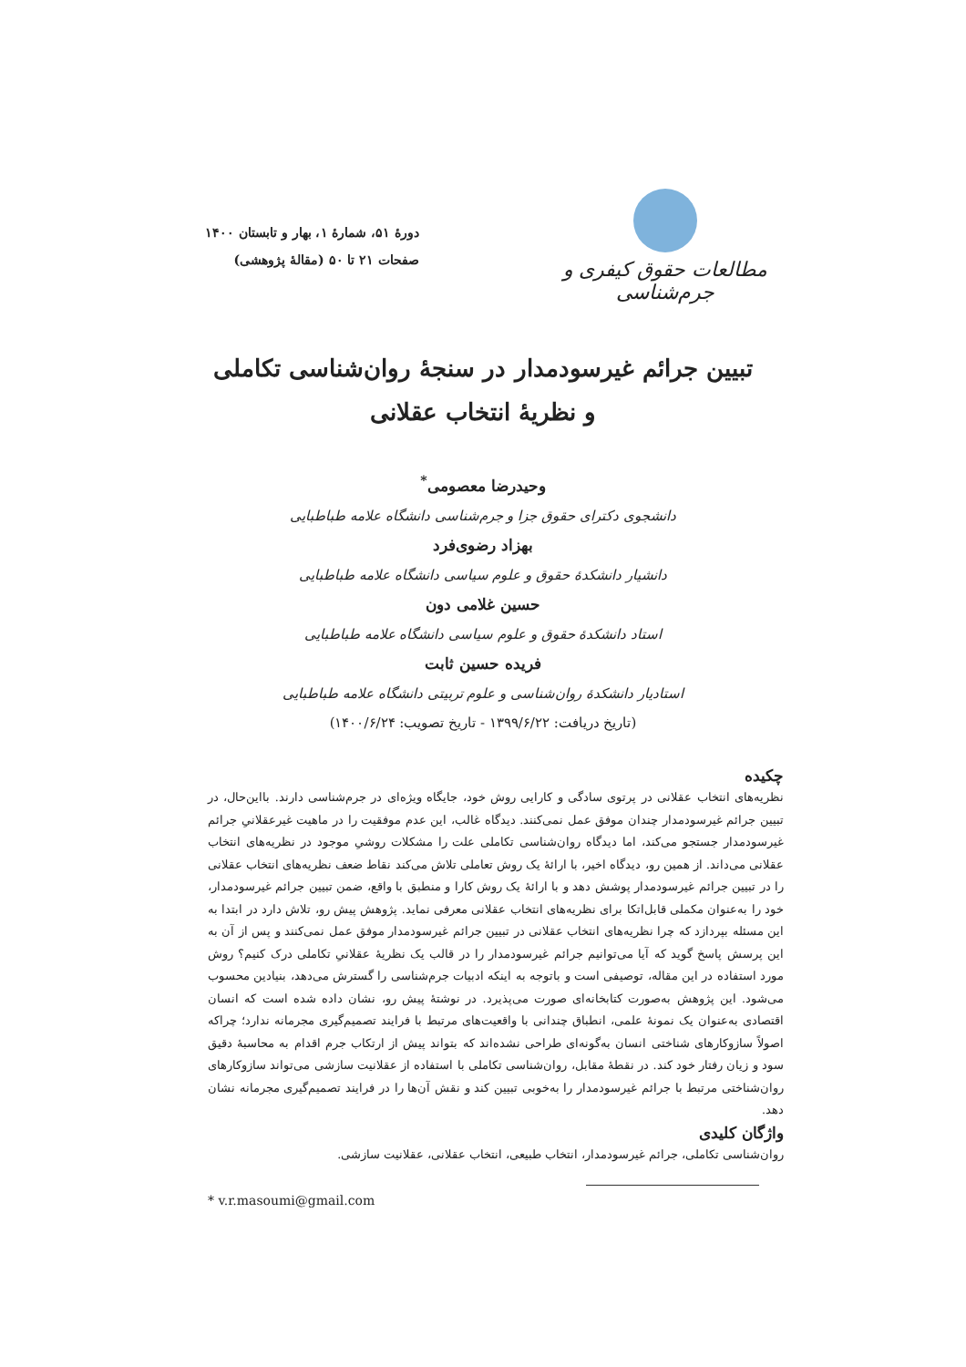مطالعات حقوق کیفری و جرم‌شناسی
دورهٔ ۵۱، شمارهٔ ۱، بهار و تابستان ۱۴۰۰
صفحات ۲۱ تا ۵۰ (مقالهٔ پژوهشی)
تبیین جرائم غیرسودمدار در سنجهٔ روان‌شناسی تکاملی
و نظریهٔ انتخاب عقلانی
وحیدرضا معصومی<sup>*</sup>
دانشجوی دکترای حقوق جزا و جرم‌شناسی دانشگاه علامه طباطبایی
بهزاد رضوی‌فرد
دانشیار دانشکدهٔ حقوق و علوم سیاسی دانشگاه علامه طباطبایی
حسین غلامی دون
استاد دانشکدهٔ حقوق و علوم سیاسی دانشگاه علامه طباطبایی
فریده حسین ثابت
استادیار دانشکدهٔ روان‌شناسی و علوم تربیتی دانشگاه علامه طباطبایی
(تاریخ دریافت: ۱۳۹۹/۶/۲۲ - تاریخ تصویب: ۱۴۰۰/۶/۲۴)
چکیده
نظریه‌های انتخاب عقلانی در پرتوی سادگی و کارایی روش خود، جایگاه ویژه‌ای در جرم‌شناسی دارند. بااین‌حال، در تبیین جرائم غیرسودمدار چندان موفق عمل نمی‌کنند. دیدگاه غالب، این عدم موفقیت را در ماهیت غیرعقلانیِ جرائم غیرسودمدار جستجو می‌کند، اما دیدگاه روان‌شناسی تکاملی علت را مشکلات روشیِ موجود در نظریه‌های انتخاب عقلانی می‌داند. از همین رو، دیدگاه اخیر، با ارائهٔ یک روش تعاملی تلاش می‌کند نقاط ضعف نظریه‌های انتخاب عقلانی را در تبیین جرائم غیرسودمدار پوشش دهد و با ارائهٔ یک روش کارا و منطبق با واقع، ضمن تبیین جرائم غیرسودمدار، خود را به‌عنوان مکملی قابل‌اتکا برای نظریه‌های انتخاب عقلانی معرفی نماید. پژوهش پیش رو، تلاش دارد در ابتدا به این مسئله بپردازد که چرا نظریه‌های انتخاب عقلانی در تبیین جرائم غیرسودمدار موفق عمل نمی‌کنند و پس از آن به این پرسش پاسخ گوید که آیا می‌توانیم جرائم غیرسودمدار را در قالب یک نظریهٔ عقلانیِ تکاملی درک کنیم؟ روش مورد استفاده در این مقاله، توصیفی است و باتوجه به اینکه ادبیات جرم‌شناسی را گسترش می‌دهد، بنیادین محسوب می‌شود. این پژوهش به‌صورت کتابخانه‌ای صورت می‌پذیرد. در نوشتهٔ پیش رو، نشان داده شده است که انسان اقتصادی به‌عنوان یک نمونهٔ علمی، انطباق چندانی با واقعیت‌های مرتبط با فرایند تصمیم‌گیری مجرمانه ندارد؛ چراکه اصولاً سازوکارهای شناختی انسان به‌گونه‌ای طراحی نشده‌اند که بتواند پیش از ارتکاب جرم اقدام به محاسبهٔ دقیق سود و زیان رفتار خود کند. در نقطهٔ مقابل، روان‌شناسی تکاملی با استفاده از عقلانیت سازشی می‌تواند سازوکارهای روان‌شناختی مرتبط با جرائم غیرسودمدار را به‌خوبی تبیین کند و نقش آن‌ها را در فرایند تصمیم‌گیری مجرمانه نشان دهد.
واژگان کلیدی
روان‌شناسی تکاملی، جرائم غیرسودمدار، انتخاب طبیعی، انتخاب عقلانی، عقلانیت سازشی.
* v.r.masoumi@gmail.com